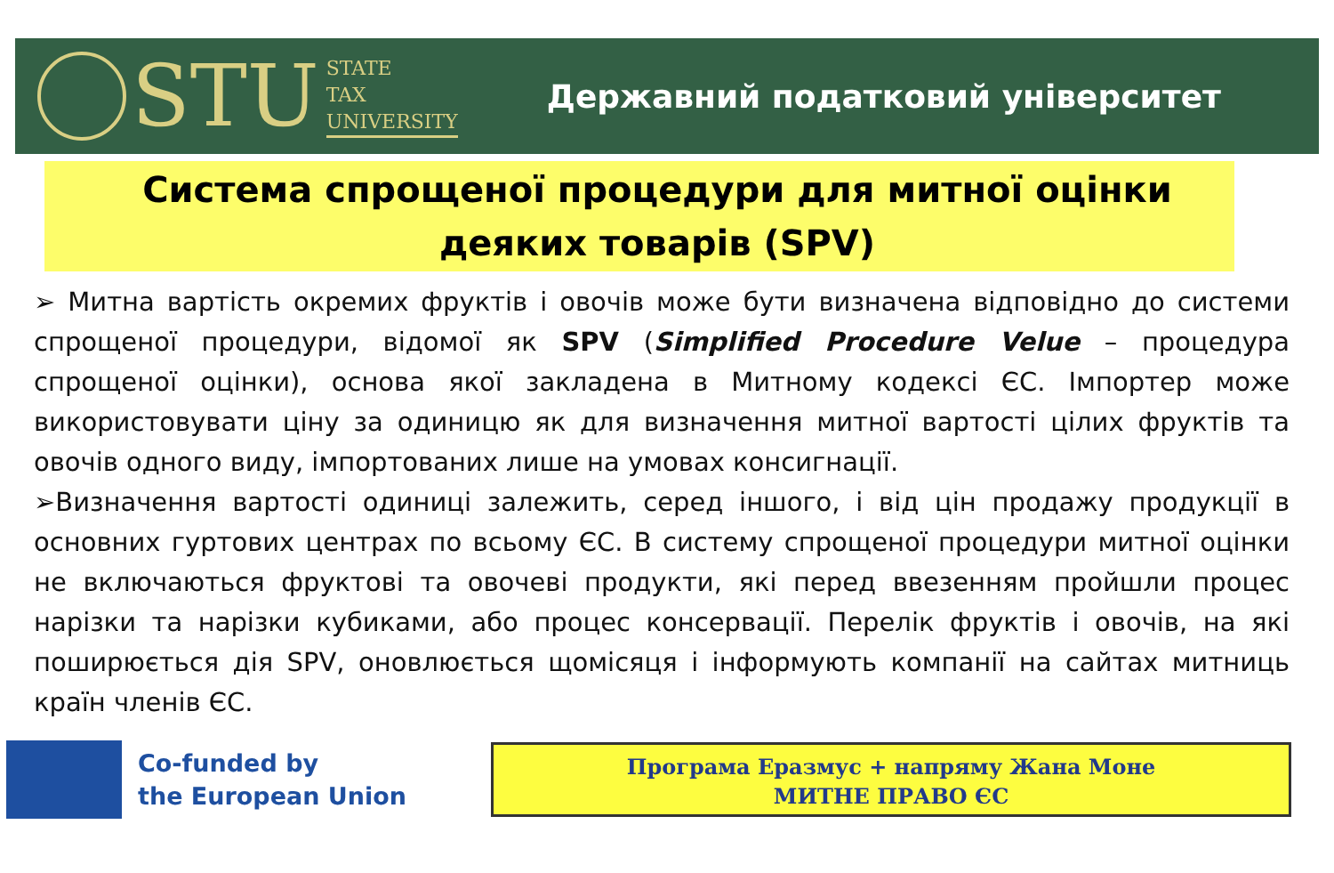STU
STATE
TAX
UNIVERSITY
Державний податковий університет
Система спрощеної процедури для митної оцінки деяких товарів (SPV)
➢ Митна вартість окремих фруктів і овочів може бути визначена відповідно до системи спрощеної процедури, відомої як SPV (Simplified Procedure Velue – процедура спрощеної оцінки), основа якої закладена в Митному кодексі ЄС. Імпортер може використовувати ціну за одиницю як для визначення митної вартості цілих фруктів та овочів одного виду, імпортованих лише на умовах консигнації.
➢Визначення вартості одиниці залежить, серед іншого, і від цін продажу продукції в основних гуртових центрах по всьому ЄС. В систему спрощеної процедури митної оцінки не включаються фруктові та овочеві продукти, які перед ввезенням пройшли процес нарізки та нарізки кубиками, або процес консервації. Перелік фруктів і овочів, на які поширюється дія SPV, оновлюється щомісяця і інформують компанії на сайтах митниць країн членів ЄС.
Co-funded by
the European Union
Програма Еразмус + напряму Жана Моне
МИТНЕ ПРАВО ЄС